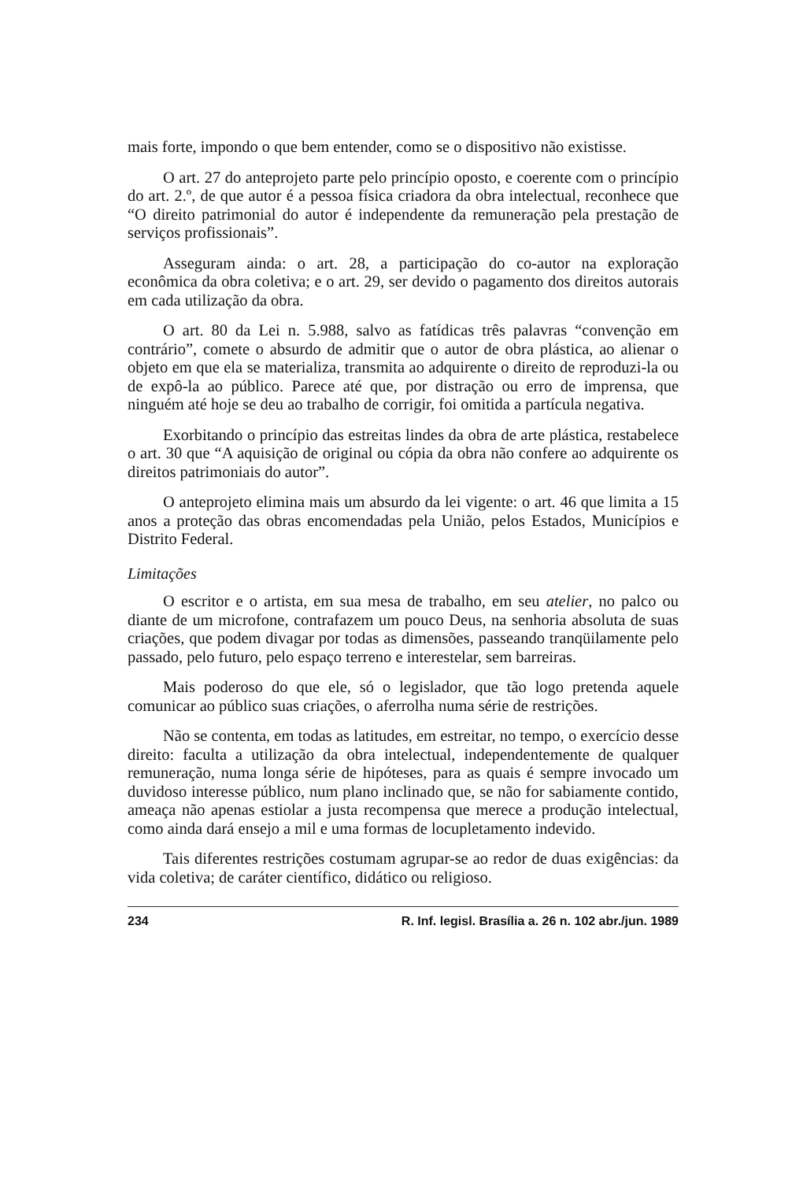mais forte, impondo o que bem entender, como se o dispositivo não existisse.
O art. 27 do anteprojeto parte pelo princípio oposto, e coerente com o princípio do art. 2.º, de que autor é a pessoa física criadora da obra intelectual, reconhece que “O direito patrimonial do autor é independente da remuneração pela prestação de serviços profissionais”.
Asseguram ainda: o art. 28, a participação do co-autor na exploração econômica da obra coletiva; e o art. 29, ser devido o pagamento dos direitos autorais em cada utilização da obra.
O art. 80 da Lei n. 5.988, salvo as fatídicas três palavras “convenção em contrário”, comete o absurdo de admitir que o autor de obra plástica, ao alienar o objeto em que ela se materializa, transmita ao adquirente o direito de reproduzi-la ou de expô-la ao público. Parece até que, por distração ou erro de imprensa, que ninguém até hoje se deu ao trabalho de corrigir, foi omitida a partícula negativa.
Exorbitando o princípio das estreitas lindes da obra de arte plástica, restabelece o art. 30 que “A aquisição de original ou cópia da obra não confere ao adquirente os direitos patrimoniais do autor”.
O anteprojeto elimina mais um absurdo da lei vigente: o art. 46 que limita a 15 anos a proteção das obras encomendadas pela União, pelos Estados, Municípios e Distrito Federal.
Limitações
O escritor e o artista, em sua mesa de trabalho, em seu atelier, no palco ou diante de um microfone, contrafazem um pouco Deus, na senhoria absoluta de suas criações, que podem divagar por todas as dimensões, passeando tranqüilamente pelo passado, pelo futuro, pelo espaço terreno e interestelar, sem barreiras.
Mais poderoso do que ele, só o legislador, que tão logo pretenda aquele comunicar ao público suas criações, o aferrolha numa série de restrições.
Não se contenta, em todas as latitudes, em estreitar, no tempo, o exercício desse direito: faculta a utilização da obra intelectual, independentemente de qualquer remuneração, numa longa série de hipóteses, para as quais é sempre invocado um duvidoso interesse público, num plano inclinado que, se não for sabiamente contido, ameaça não apenas estiolar a justa recompensa que merece a produção intelectual, como ainda dará ensejo a mil e uma formas de locupletamento indevido.
Tais diferentes restrições costumam agrupar-se ao redor de duas exigências: da vida coletiva; de caráter científico, didático ou religioso.
234 R. Inf. legisl. Brasília a. 26 n. 102 abr./jun. 1989